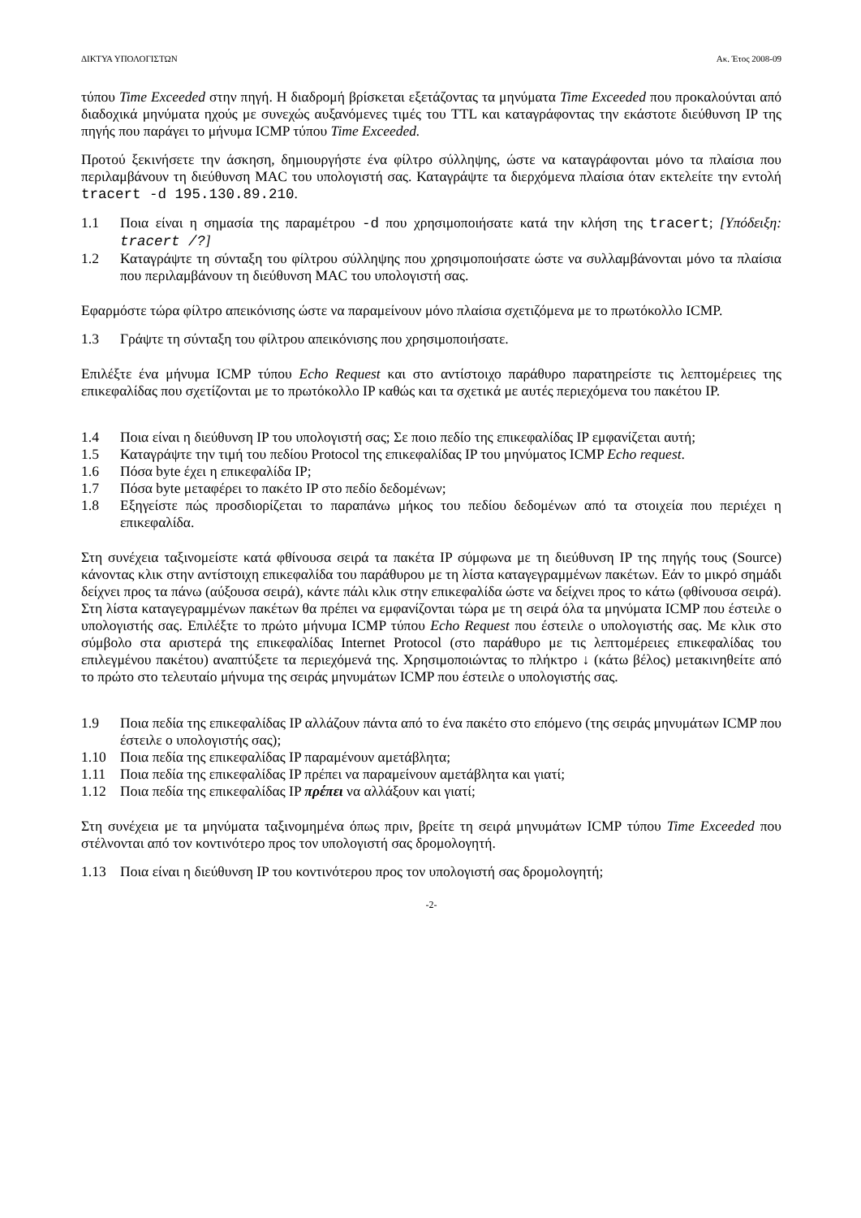ΔΙΚΤΥΑ ΥΠΟΛΟΓΙΣΤΩΝ Ακ. Έτος 2008-09
τύπου Time Exceeded στην πηγή. Η διαδρομή βρίσκεται εξετάζοντας τα μηνύματα Time Exceeded που προκαλούνται από διαδοχικά μηνύματα ηχούς με συνεχώς αυξανόμενες τιμές του TTL και καταγράφοντας την εκάστοτε διεύθυνση IP της πηγής που παράγει το μήνυμα ICMP τύπου Time Exceeded.
Προτού ξεκινήσετε την άσκηση, δημιουργήστε ένα φίλτρο σύλληψης, ώστε να καταγράφονται μόνο τα πλαίσια που περιλαμβάνουν τη διεύθυνση MAC του υπολογιστή σας. Καταγράψτε τα διερχόμενα πλαίσια όταν εκτελείτε την εντολή tracert -d 195.130.89.210.
1.1 Ποια είναι η σημασία της παραμέτρου -d που χρησιμοποιήσατε κατά την κλήση της tracert; [Υπόδειξη: tracert /?]
1.2 Καταγράψτε τη σύνταξη του φίλτρου σύλληψης που χρησιμοποιήσατε ώστε να συλλαμβάνονται μόνο τα πλαίσια που περιλαμβάνουν τη διεύθυνση MAC του υπολογιστή σας.
Εφαρμόστε τώρα φίλτρο απεικόνισης ώστε να παραμείνουν μόνο πλαίσια σχετιζόμενα με το πρωτόκολλο ICMP.
1.3 Γράψτε τη σύνταξη του φίλτρου απεικόνισης που χρησιμοποιήσατε.
Επιλέξτε ένα μήνυμα ICMP τύπου Echo Request και στο αντίστοιχο παράθυρο παρατηρείστε τις λεπτομέρειες της επικεφαλίδας που σχετίζονται με το πρωτόκολλο IP καθώς και τα σχετικά με αυτές περιεχόμενα του πακέτου IP.
1.4 Ποια είναι η διεύθυνση IP του υπολογιστή σας; Σε ποιο πεδίο της επικεφαλίδας IP εμφανίζεται αυτή;
1.5 Καταγράψτε την τιμή του πεδίου Protocol της επικεφαλίδας IP του μηνύματος ICMP Echo request.
1.6 Πόσα byte έχει η επικεφαλίδα IP;
1.7 Πόσα byte μεταφέρει το πακέτο IP στο πεδίο δεδομένων;
1.8 Εξηγείστε πώς προσδιορίζεται το παραπάνω μήκος του πεδίου δεδομένων από τα στοιχεία που περιέχει η επικεφαλίδα.
Στη συνέχεια ταξινομείστε κατά φθίνουσα σειρά τα πακέτα IP σύμφωνα με τη διεύθυνση IP της πηγής τους (Source) κάνοντας κλικ στην αντίστοιχη επικεφαλίδα του παράθυρου με τη λίστα καταγεγραμμένων πακέτων. Εάν το μικρό σημάδι δείχνει προς τα πάνω (αύξουσα σειρά), κάντε πάλι κλικ στην επικεφαλίδα ώστε να δείχνει προς το κάτω (φθίνουσα σειρά). Στη λίστα καταγεγραμμένων πακέτων θα πρέπει να εμφανίζονται τώρα με τη σειρά όλα τα μηνύματα ICMP που έστειλε ο υπολογιστής σας. Επιλέξτε το πρώτο μήνυμα ICMP τύπου Echo Request που έστειλε ο υπολογιστής σας. Με κλικ στο σύμβολο στα αριστερά της επικεφαλίδας Internet Protocol (στο παράθυρο με τις λεπτομέρειες επικεφαλίδας του επιλεγμένου πακέτου) αναπτύξετε τα περιεχόμενά της. Χρησιμοποιώντας το πλήκτρο ↓ (κάτω βέλος) μετακινηθείτε από το πρώτο στο τελευταίο μήνυμα της σειράς μηνυμάτων ICMP που έστειλε ο υπολογιστής σας.
1.9 Ποια πεδία της επικεφαλίδας IP αλλάζουν πάντα από το ένα πακέτο στο επόμενο (της σειράς μηνυμάτων ICMP που έστειλε ο υπολογιστής σας);
1.10 Ποια πεδία της επικεφαλίδας IP παραμένουν αμετάβλητα;
1.11 Ποια πεδία της επικεφαλίδας IP πρέπει να παραμείνουν αμετάβλητα και γιατί;
1.12 Ποια πεδία της επικεφαλίδας IP πρέπει να αλλάξουν και γιατί;
Στη συνέχεια με τα μηνύματα ταξινομημένα όπως πριν, βρείτε τη σειρά μηνυμάτων ICMP τύπου Time Exceeded που στέλνονται από τον κοντινότερο προς τον υπολογιστή σας δρομολογητή.
1.13 Ποια είναι η διεύθυνση IP του κοντινότερου προς τον υπολογιστή σας δρομολογητή;
-2-